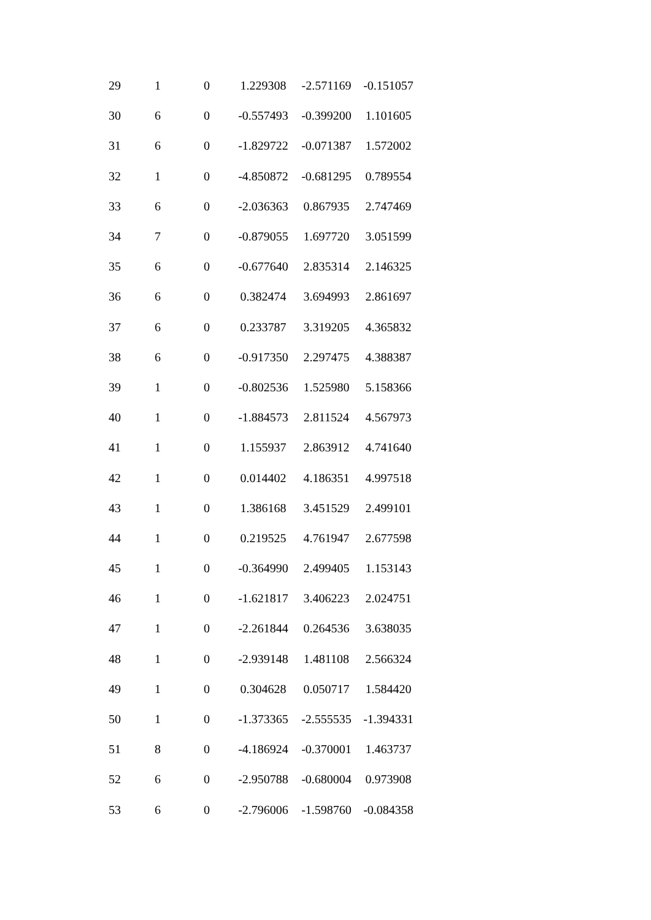| 29 | 1 | 0 | 1.229308 | -2.571169 | -0.151057 |
| 30 | 6 | 0 | -0.557493 | -0.399200 | 1.101605 |
| 31 | 6 | 0 | -1.829722 | -0.071387 | 1.572002 |
| 32 | 1 | 0 | -4.850872 | -0.681295 | 0.789554 |
| 33 | 6 | 0 | -2.036363 | 0.867935 | 2.747469 |
| 34 | 7 | 0 | -0.879055 | 1.697720 | 3.051599 |
| 35 | 6 | 0 | -0.677640 | 2.835314 | 2.146325 |
| 36 | 6 | 0 | 0.382474 | 3.694993 | 2.861697 |
| 37 | 6 | 0 | 0.233787 | 3.319205 | 4.365832 |
| 38 | 6 | 0 | -0.917350 | 2.297475 | 4.388387 |
| 39 | 1 | 0 | -0.802536 | 1.525980 | 5.158366 |
| 40 | 1 | 0 | -1.884573 | 2.811524 | 4.567973 |
| 41 | 1 | 0 | 1.155937 | 2.863912 | 4.741640 |
| 42 | 1 | 0 | 0.014402 | 4.186351 | 4.997518 |
| 43 | 1 | 0 | 1.386168 | 3.451529 | 2.499101 |
| 44 | 1 | 0 | 0.219525 | 4.761947 | 2.677598 |
| 45 | 1 | 0 | -0.364990 | 2.499405 | 1.153143 |
| 46 | 1 | 0 | -1.621817 | 3.406223 | 2.024751 |
| 47 | 1 | 0 | -2.261844 | 0.264536 | 3.638035 |
| 48 | 1 | 0 | -2.939148 | 1.481108 | 2.566324 |
| 49 | 1 | 0 | 0.304628 | 0.050717 | 1.584420 |
| 50 | 1 | 0 | -1.373365 | -2.555535 | -1.394331 |
| 51 | 8 | 0 | -4.186924 | -0.370001 | 1.463737 |
| 52 | 6 | 0 | -2.950788 | -0.680004 | 0.973908 |
| 53 | 6 | 0 | -2.796006 | -1.598760 | -0.084358 |